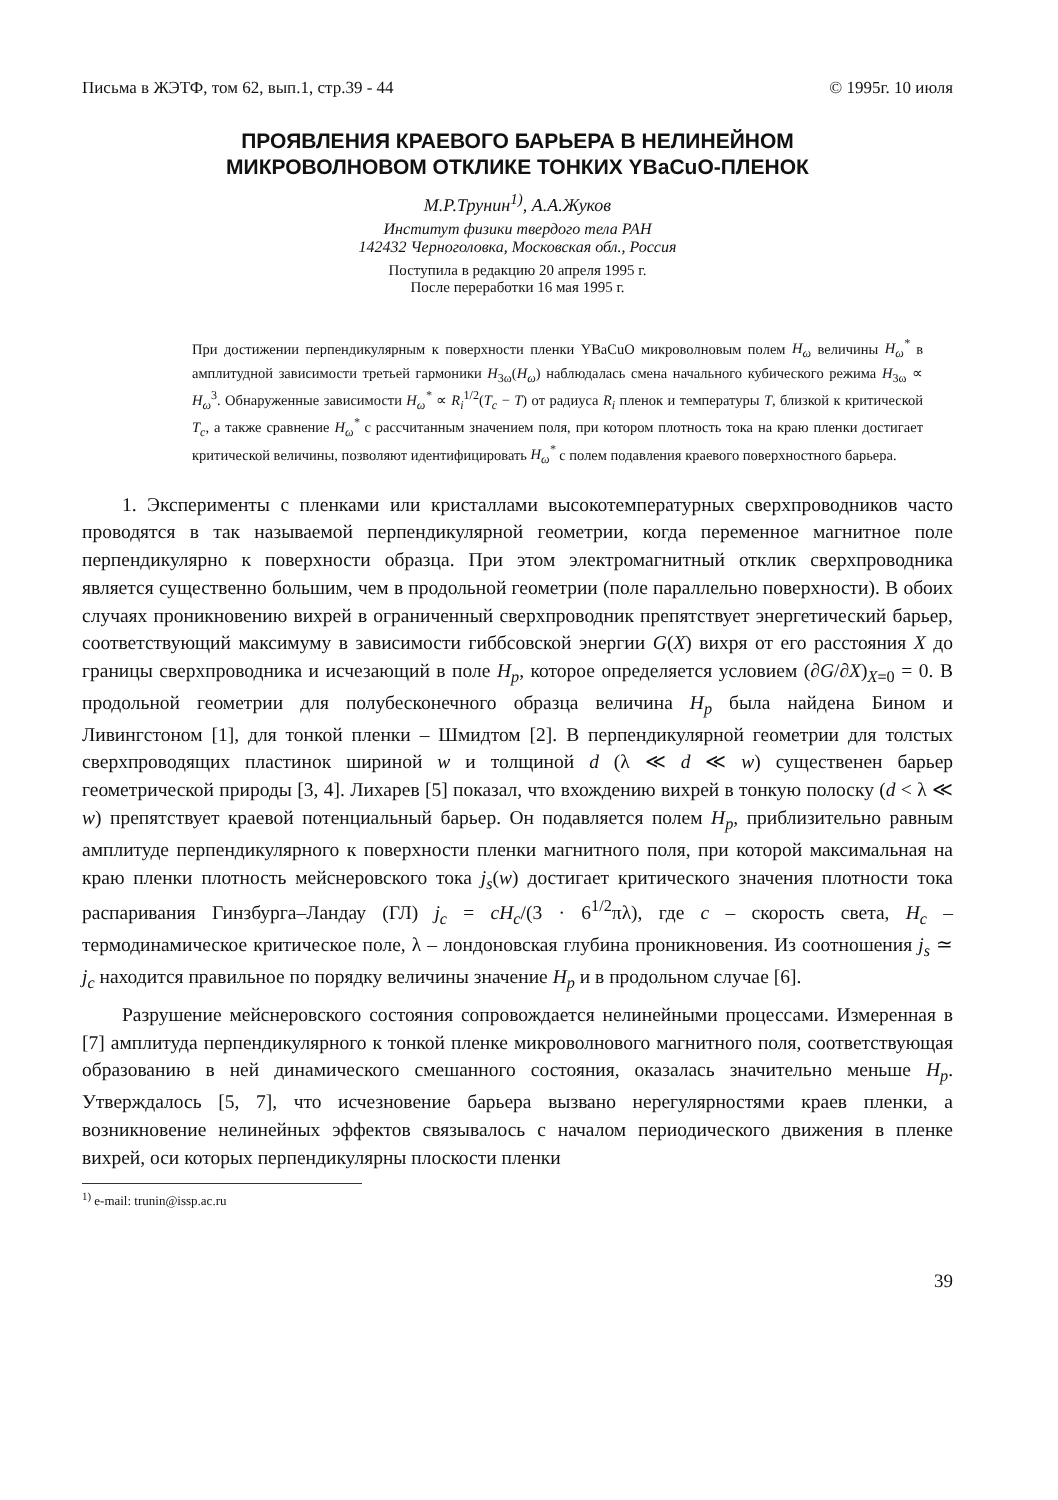Письма в ЖЭТФ, том 62, вып.1, стр.39 - 44 © 1995г. 10 июля
ПРОЯВЛЕНИЯ КРАЕВОГО БАРЬЕРА В НЕЛИНЕЙНОМ
МИКРОВОЛНОВОМ ОТКЛИКЕ ТОНКИХ YBaCuO-ПЛЕНОК
М.Р.Трунин<sup>1)</sup>, А.А.Жуков
Институт физики твердого тела РАН
142432 Черноголовка, Московская обл., Россия
Поступила в редакцию 20 апреля 1995 г.
После переработки 16 мая 1995 г.
При достижении перпендикулярным к поверхности пленки YBaCuO микроволновым полем H<sub>ω</sub> величины H<sub>ω</sub><sup>*</sup> в амплитудной зависимости третьей гармоники H<sub>3ω</sub>(H<sub>ω</sub>) наблюдалась смена начального кубического режима H<sub>3ω</sub> ∝ H<sub>ω</sub><sup>3</sup>. Обнаруженные зависимости H<sub>ω</sub><sup>*</sup> ∝ R<sub>i</sub><sup>1/2</sup>(T<sub>c</sub> − T) от радиуса R<sub>i</sub> пленок и температуры T, близкой к критической T<sub>c</sub>, а также сравнение H<sub>ω</sub><sup>*</sup> с рассчитанным значением поля, при котором плотность тока на краю пленки достигает критической величины, позволяют идентифицировать H<sub>ω</sub><sup>*</sup> с полем подавления краевого поверхностного барьера.
1. Эксперименты с пленками или кристаллами высокотемпературных сверхпроводников часто проводятся в так называемой перпендикулярной геометрии, когда переменное магнитное поле перпендикулярно к поверхности образца. При этом электромагнитный отклик сверхпроводника является существенно большим, чем в продольной геометрии (поле параллельно поверхности). В обоих случаях проникновению вихрей в ограниченный сверхпроводник препятствует энергетический барьер, соответствующий максимуму в зависимости гиббсовской энергии G(X) вихря от его расстояния X до границы сверхпроводника и исчезающий в поле H<sub>p</sub>, которое определяется условием (∂G/∂X)<sub>X=0</sub> = 0. В продольной геометрии для полубесконечного образца величина H<sub>p</sub> была найдена Бином и Ливингстоном [1], для тонкой пленки – Шмидтом [2]. В перпендикулярной геометрии для толстых сверхпроводящих пластинок шириной w и толщиной d (λ ≪ d ≪ w) существенен барьер геометрической природы [3, 4]. Лихарев [5] показал, что вхождению вихрей в тонкую полоску (d < λ ≪ w) препятствует краевой потенциальный барьер. Он подавляется полем H<sub>p</sub>, приблизительно равным амплитуде перпендикулярного к поверхности пленки магнитного поля, при которой максимальная на краю пленки плотность мейснеровского тока j<sub>s</sub>(w) достигает критического значения плотности тока распаривания Гинзбурга–Ландау (ГЛ) j<sub>c</sub> = cH<sub>c</sub>/(3 · 6<sup>1/2</sup>πλ), где c – скорость света, H<sub>c</sub> – термодинамическое критическое поле, λ – лондоновская глубина проникновения. Из соотношения j<sub>s</sub> ≃ j<sub>c</sub> находится правильное по порядку величины значение H<sub>p</sub> и в продольном случае [6].
Разрушение мейснеровского состояния сопровождается нелинейными процессами. Измеренная в [7] амплитуда перпендикулярного к тонкой пленке микроволнового магнитного поля, соответствующая образованию в ней динамического смешанного состояния, оказалась значительно меньше H<sub>p</sub>. Утверждалось [5, 7], что исчезновение барьера вызвано нерегулярностями краев пленки, а возникновение нелинейных эффектов связывалось с началом периодического движения в пленке вихрей, оси которых перпендикулярны плоскости пленки
<sup>1)</sup> e-mail: trunin@issp.ac.ru
39